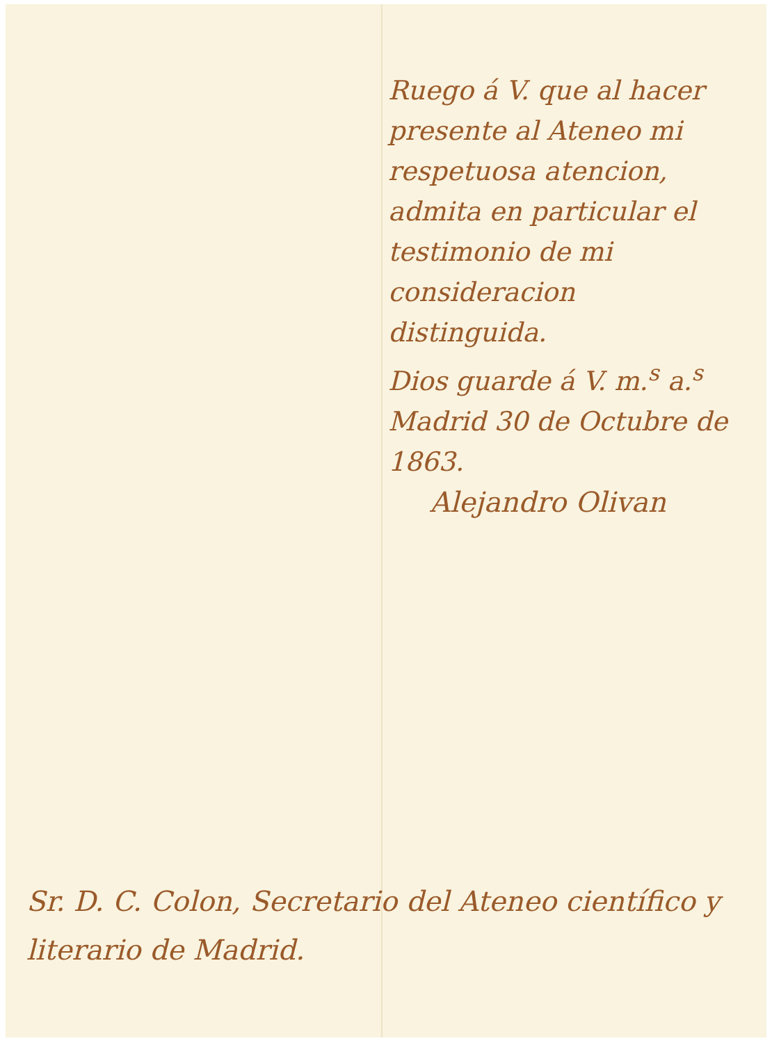Ruego á V. que al hacer presente al Ateneo mi respetuosa atencion, admita en particular el testimonio de mi consideracion distinguida.
Dios guarde á V. m.<sup>s</sup> a.<sup>s</sup> Madrid 30 de Octubre de 1863.
Alejandro Olivan
Sr. D. C. Colon, Secretario del Ateneo científico y literario de Madrid.